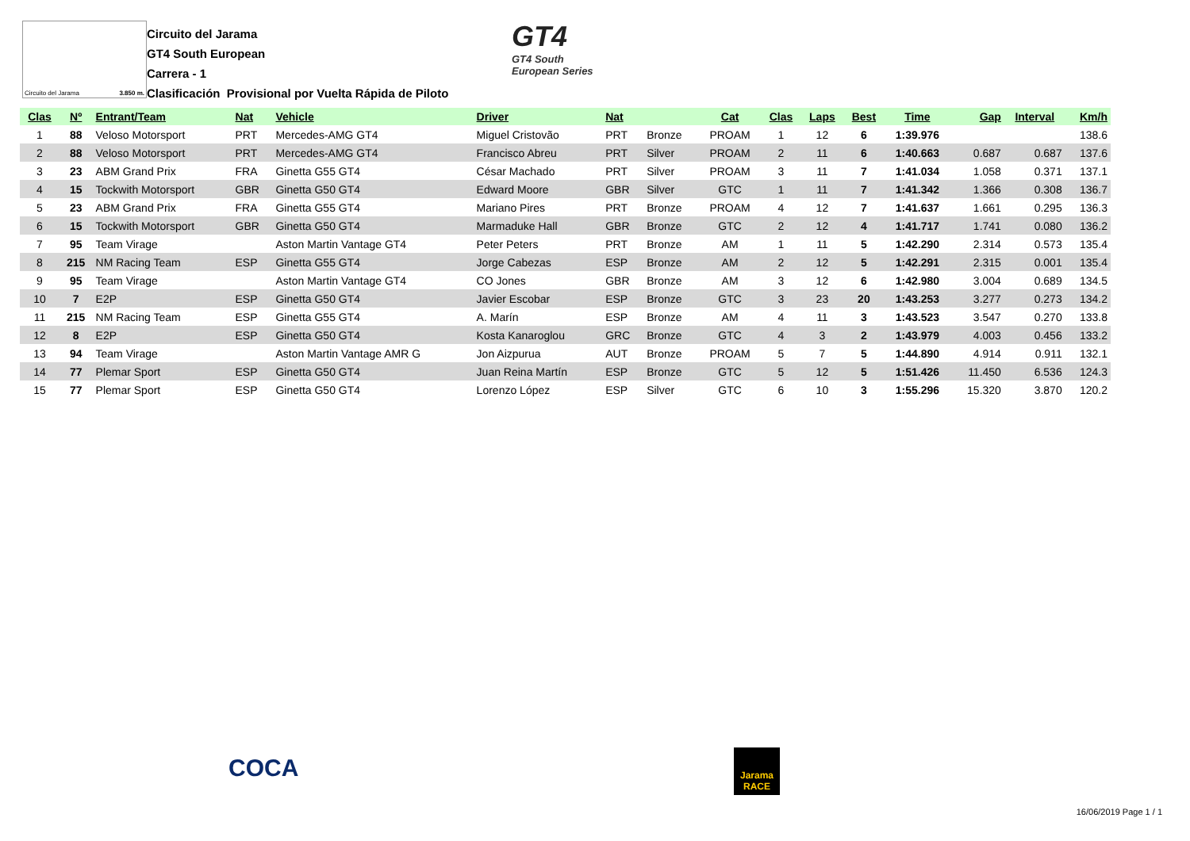Circuito del Jarama 3.850 m.
Circuito del Jarama
GT4 South European
Carrera - 1
Clasificación Provisional por Vuelta Rápida de Piloto
GT4
GT4 South
European Series
| Clas | Nº | Entrant/Team | Nat | Vehicle | Driver | Nat | | Cat | Clas | Laps | Best | Time | Gap | Interval | Km/h |
| --- | --- | --- | --- | --- | --- | --- | --- | --- | --- | --- | --- | --- | --- | --- | --- |
| 1 | 88 | Veloso Motorsport | PRT | Mercedes-AMG GT4 | Miguel Cristovão | PRT | Bronze | PROAM | 1 | 12 | 6 | 1:39.976 | | | 138.6 |
| 2 | 88 | Veloso Motorsport | PRT | Mercedes-AMG GT4 | Francisco Abreu | PRT | Silver | PROAM | 2 | 11 | 6 | 1:40.663 | 0.687 | 0.687 | 137.6 |
| 3 | 23 | ABM Grand Prix | FRA | Ginetta G55 GT4 | César Machado | PRT | Silver | PROAM | 3 | 11 | 7 | 1:41.034 | 1.058 | 0.371 | 137.1 |
| 4 | 15 | Tockwith Motorsport | GBR | Ginetta G50 GT4 | Edward Moore | GBR | Silver | GTC | 1 | 11 | 7 | 1:41.342 | 1.366 | 0.308 | 136.7 |
| 5 | 23 | ABM Grand Prix | FRA | Ginetta G55 GT4 | Mariano Pires | PRT | Bronze | PROAM | 4 | 12 | 7 | 1:41.637 | 1.661 | 0.295 | 136.3 |
| 6 | 15 | Tockwith Motorsport | GBR | Ginetta G50 GT4 | Marmaduke Hall | GBR | Bronze | GTC | 2 | 12 | 4 | 1:41.717 | 1.741 | 0.080 | 136.2 |
| 7 | 95 | Team Virage | | Aston Martin Vantage GT4 | Peter Peters | PRT | Bronze | AM | 1 | 11 | 5 | 1:42.290 | 2.314 | 0.573 | 135.4 |
| 8 | 215 | NM Racing Team | ESP | Ginetta G55 GT4 | Jorge Cabezas | ESP | Bronze | AM | 2 | 12 | 5 | 1:42.291 | 2.315 | 0.001 | 135.4 |
| 9 | 95 | Team Virage | | Aston Martin Vantage GT4 | CO Jones | GBR | Bronze | AM | 3 | 12 | 6 | 1:42.980 | 3.004 | 0.689 | 134.5 |
| 10 | 7 | E2P | ESP | Ginetta G50 GT4 | Javier Escobar | ESP | Bronze | GTC | 3 | 23 | 20 | 1:43.253 | 3.277 | 0.273 | 134.2 |
| 11 | 215 | NM Racing Team | ESP | Ginetta G55 GT4 | A. Marín | ESP | Bronze | AM | 4 | 11 | 3 | 1:43.523 | 3.547 | 0.270 | 133.8 |
| 12 | 8 | E2P | ESP | Ginetta G50 GT4 | Kosta Kanaroglou | GRC | Bronze | GTC | 4 | 3 | 2 | 1:43.979 | 4.003 | 0.456 | 133.2 |
| 13 | 94 | Team Virage | | Aston Martin Vantage AMR G | Jon Aizpurua | AUT | Bronze | PROAM | 5 | 7 | 5 | 1:44.890 | 4.914 | 0.911 | 132.1 |
| 14 | 77 | Plemar Sport | ESP | Ginetta G50 GT4 | Juan Reina Martín | ESP | Bronze | GTC | 5 | 12 | 5 | 1:51.426 | 11.450 | 6.536 | 124.3 |
| 15 | 77 | Plemar Sport | ESP | Ginetta G50 GT4 | Lorenzo López | ESP | Silver | GTC | 6 | 10 | 3 | 1:55.296 | 15.320 | 3.870 | 120.2 |
COCA
Jarama RACE
16/06/2019 Page 1 / 1